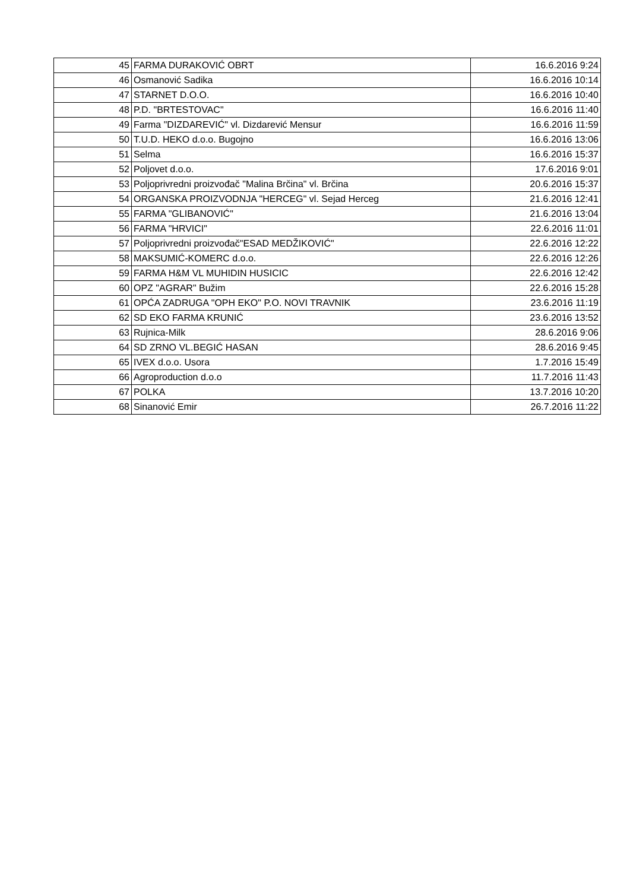| 45 | FARMA DURAKOVIĆ OBRT | 16.6.2016 9:24 |
| 46 | Osmanović Sadika | 16.6.2016 10:14 |
| 47 | STARNET D.O.O. | 16.6.2016 10:40 |
| 48 | P.D. "BRTESTOVAC" | 16.6.2016 11:40 |
| 49 | Farma "DIZDAREVIĆ" vl. Dizdarević Mensur | 16.6.2016 11:59 |
| 50 | T.U.D. HEKO d.o.o. Bugojno | 16.6.2016 13:06 |
| 51 | Selma | 16.6.2016 15:37 |
| 52 | Poljovet d.o.o. | 17.6.2016 9:01 |
| 53 | Poljoprivredni proizvođač "Malina Brčina" vl. Brčina | 20.6.2016 15:37 |
| 54 | ORGANSKA PROIZVODNJA "HERCEG" vl. Sejad Herceg | 21.6.2016 12:41 |
| 55 | FARMA "GLIBANOVIĆ" | 21.6.2016 13:04 |
| 56 | FARMA "HRVICI" | 22.6.2016 11:01 |
| 57 | Poljoprivredni proizvođač"ESAD MEDŽIKOVIĆ" | 22.6.2016 12:22 |
| 58 | MAKSUMIĆ-KOMERC d.o.o. | 22.6.2016 12:26 |
| 59 | FARMA H&M VL MUHIDIN HUSICIC | 22.6.2016 12:42 |
| 60 | OPZ "AGRAR" Bužim | 22.6.2016 15:28 |
| 61 | OPĆA ZADRUGA "OPH EKO" P.O. NOVI TRAVNIK | 23.6.2016 11:19 |
| 62 | SD EKO FARMA KRUNIĆ | 23.6.2016 13:52 |
| 63 | Rujnica-Milk | 28.6.2016 9:06 |
| 64 | SD ZRNO VL.BEGIĆ HASAN | 28.6.2016 9:45 |
| 65 | IVEX d.o.o. Usora | 1.7.2016 15:49 |
| 66 | Agroproduction d.o.o | 11.7.2016 11:43 |
| 67 | POLKA | 13.7.2016 10:20 |
| 68 | Sinanović Emir | 26.7.2016 11:22 |